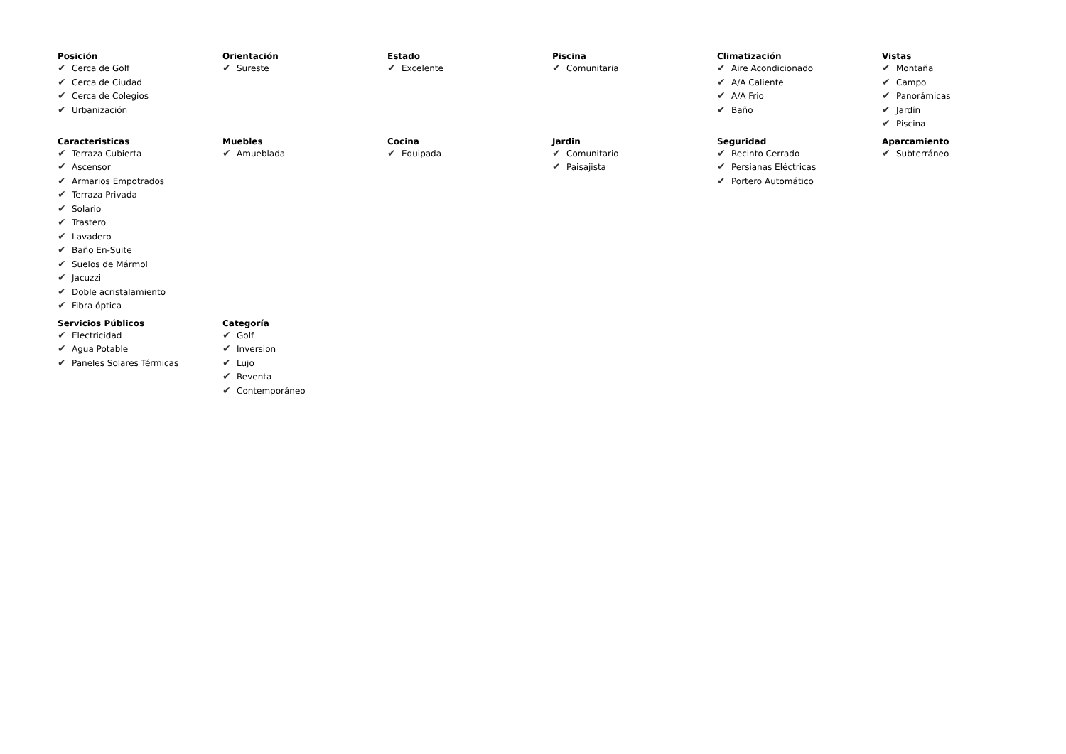Posición
✔ Cerca de Golf
✔ Cerca de Ciudad
✔ Cerca de Colegios
✔ Urbanización
Orientación
✔ Sureste
Estado
✔ Excelente
Piscina
✔ Comunitaria
Climatización
✔ Aire Acondicionado
✔ A/A Caliente
✔ A/A Frio
✔ Baño
Vistas
✔ Montaña
✔ Campo
✔ Panorámicas
✔ Jardín
✔ Piscina
Caracteristicas
✔ Terraza Cubierta
✔ Ascensor
✔ Armarios Empotrados
✔ Terraza Privada
✔ Solario
✔ Trastero
✔ Lavadero
✔ Baño En-Suite
✔ Suelos de Mármol
✔ Jacuzzi
✔ Doble acristalamiento
✔ Fibra óptica
Muebles
✔ Amueblada
Cocina
✔ Equipada
Jardin
✔ Comunitario
✔ Paisajista
Seguridad
✔ Recinto Cerrado
✔ Persianas Eléctricas
✔ Portero Automático
Aparcamiento
✔ Subterráneo
Servicios Públicos
✔ Electricidad
✔ Agua Potable
✔ Paneles Solares Térmicas
Categoría
✔ Golf
✔ Inversion
✔ Lujo
✔ Reventa
✔ Contemporáneo